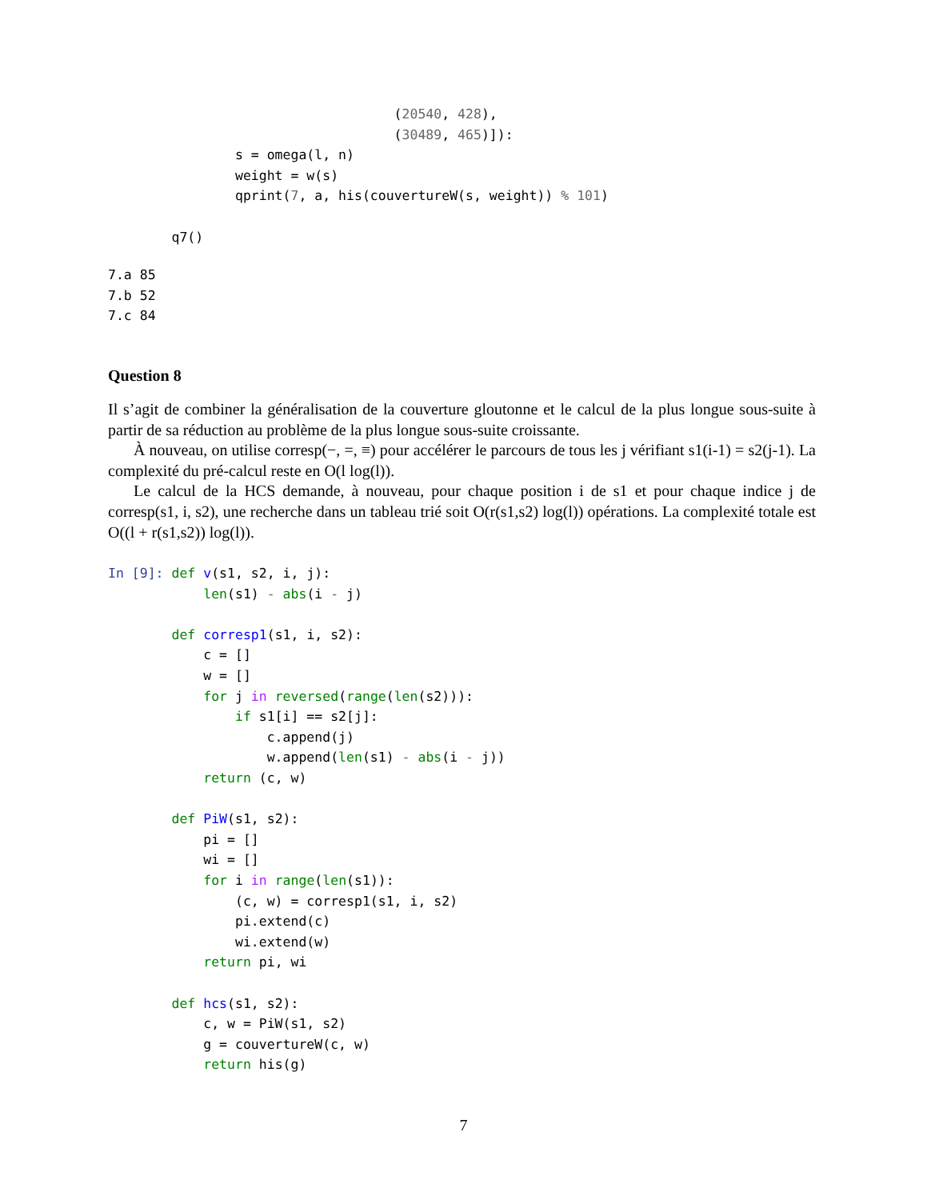(20540, 428),
                                    (30489, 465)]):
                s = omega(l, n)
                weight = w(s)
                qprint(7, a, his(couvertureW(s, weight)) % 101)

        q7()
7.a 85
7.b 52
7.c 84
Question 8
Il s’agit de combiner la généralisation de la couverture gloutonne et le calcul de la plus longue sous-suite à partir de sa réduction au problème de la plus longue sous-suite croissante.
À nouveau, on utilise corresp(−, =, ≡) pour accélérer le parcours de tous les j vérifiant s1(i-1) = s2(j-1). La complexité du pré-calcul reste en O(l log(l)).
Le calcul de la HCS demande, à nouveau, pour chaque position i de s1 et pour chaque indice j de corresp(s1, i, s2), une recherche dans un tableau trié soit O(r(s1,s2) log(l)) opérations. La complexité totale est O((l + r(s1,s2)) log(l)).
In [9]: def v(s1, s2, i, j):
            len(s1) - abs(i - j)

        def corresp1(s1, i, s2):
            c = []
            w = []
            for j in reversed(range(len(s2))):
                if s1[i] == s2[j]:
                    c.append(j)
                    w.append(len(s1) - abs(i - j))
            return (c, w)

        def PiW(s1, s2):
            pi = []
            wi = []
            for i in range(len(s1)):
                (c, w) = corresp1(s1, i, s2)
                pi.extend(c)
                wi.extend(w)
            return pi, wi

        def hcs(s1, s2):
            c, w = PiW(s1, s2)
            g = couvertureW(c, w)
            return his(g)
7